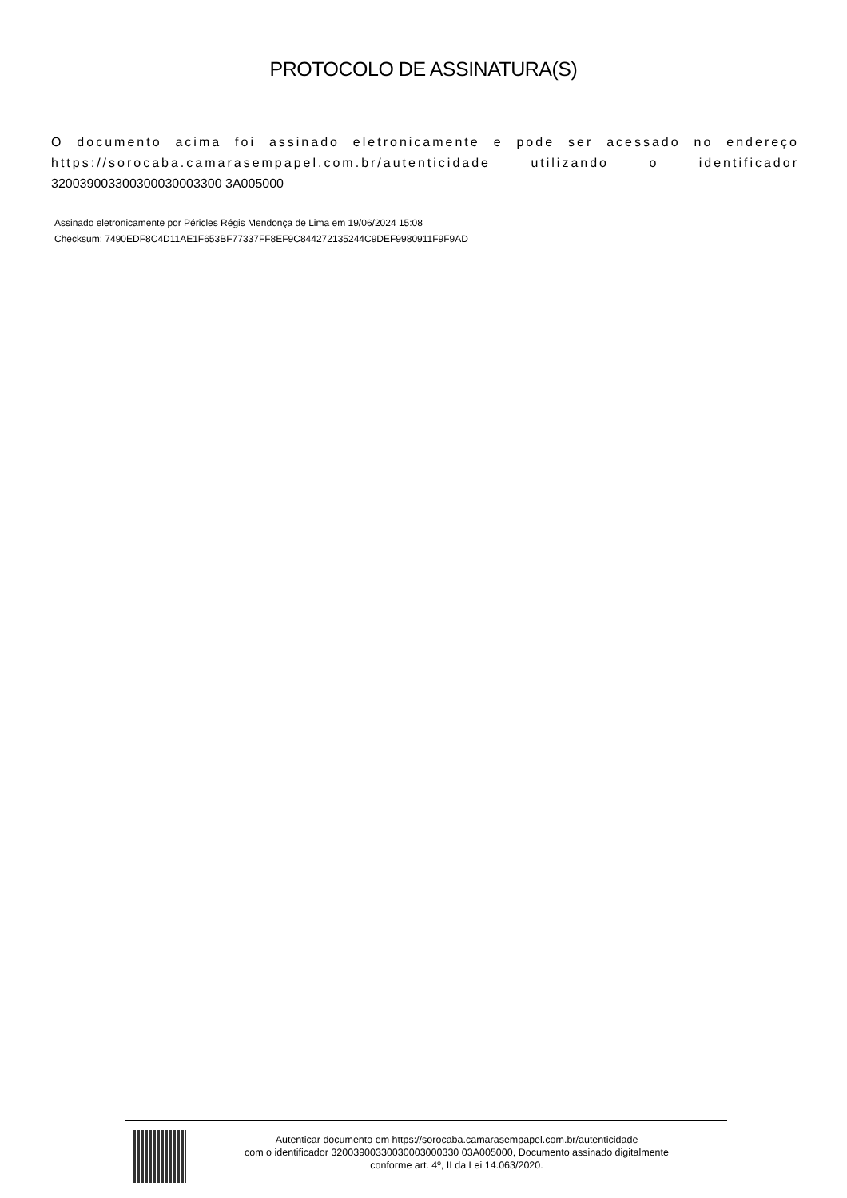PROTOCOLO DE ASSINATURA(S)
O documento acima foi assinado eletronicamente e pode ser acessado no endereço https://sorocaba.camarasempapel.com.br/autenticidade utilizando o identificador 320039003300300030003300 3A005000
Assinado eletronicamente por Péricles Régis Mendonça de Lima em 19/06/2024 15:08
Checksum: 7490EDF8C4D11AE1F653BF77337FF8EF9C844272135244C9DEF9980911F9F9AD
Autenticar documento em https://sorocaba.camarasempapel.com.br/autenticidade
com o identificador 32003900330030003000330 03A005000, Documento assinado digitalmente
conforme art. 4º, II da Lei 14.063/2020.